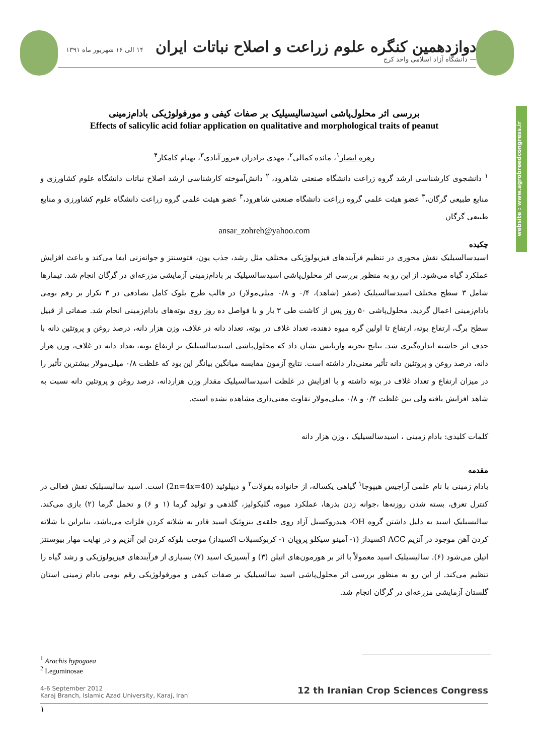دوازدهمین کنگره علوم زراعت و اصلاح نباتات ایران ۱۴ الی ۱۶ شهریور ماه ۱۳۹۱ — دانشگاه آزاد اسلامی واحد کرج
website : www.agrobreedcongress.ir
بررسی اثر محلول‌پاشی اسیدسالیسیلیک بر صفات کیفی و مورفولوژیکی بادام‌زمینی
Effects of salicylic acid foliar application on qualitative and morphological traits of peanut
زهره انصار<sup>۱</sup>، مائده کمالی<sup>۲</sup>، مهدی برادران فیروز آبادی<sup>۳</sup>، بهنام کامکار<sup>۴</sup>
<sup>۱</sup> دانشجوی کارشناسی ارشد گروه زراعت دانشگاه صنعتی شاهرود، <sup>۲</sup> دانش‌آموخته کارشناسی ارشد اصلاح نباتات دانشگاه علوم کشاورزی و منابع طبیعی گرگان،<sup>۳</sup> عضو هیئت علمی گروه زراعت دانشگاه صنعتی شاهرود،<sup>۴</sup> عضو هیئت علمی گروه زراعت دانشگاه علوم کشاورزی و منابع طبیعی گرگان
ansar_zohreh@yahoo.com
چکیده
اسیدسالسیلیک نقش محوری در تنظیم فرآیندهای فیزیولوژیکی مختلف مثل رشد، جذب یون، فتوسنتز و جوانه‌زنی ایفا می‌کند و باعث افزایش عملکرد گیاه می‌شود. از این رو به منظور بررسی اثر محلول‌پاشی اسیدسالسیلیک بر بادام‌زمینی آزمایشی مزرعه‌ای در گرگان انجام شد. تیمارها شامل ۳ سطح مختلف اسیدسالسیلیک (صفر (شاهد)، ۰/۴ و ۰/۸ میلی‌مولار) در قالب طرح بلوک کامل تصادفی در ۳ تکرار بر رقم بومی بادام‌زمینی اعمال گردید. محلول‌پاشی ۵۰ روز پس از کاشت طی ۳ بار و با فواصل ده روز روی بوته‌های بادام‌زمینی انجام شد. صفاتی از قبیل سطح برگ، ارتفاع بوته، ارتفاع تا اولین گره میوه دهنده، تعداد غلاف در بوته، تعداد دانه در غلاف، وزن هزار دانه، درصد روغن و پروتئین دانه با حذف اثر حاشیه اندازه‌گیری شد. نتایج تجزیه واریانس نشان داد که محلول‌پاشی اسیدسالسیلیک بر ارتفاع بوته، تعداد دانه در غلاف، وزن هزار دانه، درصد روغن و پروتئین دانه تأثیر معنی‌دار داشته است. نتایج آزمون مقایسه میانگین بیانگر این بود که غلظت ۰/۸ میلی‌مولار بیشترین تأثیر را در میزان ارتفاع و تعداد غلاف در بوته داشته و با افزایش در غلظت اسیدسالسیلیک مقدار وزن هزاردانه، درصد روغن و پروتئین دانه نسبت به شاهد افزایش یافته ولی بین غلظت ۰/۴ و ۰/۸ میلی‌مولار تفاوت معنی‌داری مشاهده نشده است.
کلمات کلیدی: بادام زمینی ، اسیدسالسیلیک ، وزن هزار دانه
مقدمه
بادام زمینی با نام علمی آراچیس هیپوجا<sup>۱</sup> گیاهی یکساله، از خانواده بقولات<sup>۲</sup> و دیپلوئید (2n=4x=40) است. اسید سالیسیلیک نقش فعالی در کنترل تعرق، بسته شدن روزنه‌ها ،جوانه زدن بذرها، عملکرد میوه، گلیکولیز، گلدهی و تولید گرما (۱ و ۶) و تحمل گرما (۲) بازی می‌کند. سالیسیلیک اسید به دلیل داشتن گروه OH- هیدروکسیل آزاد روی حلقه‌ی بنزوئیک اسید قادر به شلاته کردن فلزات می‌باشد، بنابراین با شلاته کردن آهن موجود در آنزیم ACC اکسیداز (۱- آمینو سیکلو پروپان ۱- کربوکسیلات اکسیداز) موجب بلوکه کردن این آنزیم و در نهایت مهار بیوسنتز اتیلن می‌شود (۶). سالیسیلیک اسید معمولاً با اثر بر هورمون‌های اتیلن (۳) و آبسیزیک اسید (۷) بسیاری از فرآیندهای فیزیولوژیکی و رشد گیاه را تنظیم می‌کند. از این رو به منظور بررسی اثر محلول‌پاشی اسید سالسیلیک بر صفات کیفی و مورفولوژیکی رقم بومی بادام زمینی استان گلستان آزمایشی مزرعه‌ای در گرگان انجام شد.
<sup>1</sup> Arachis hypogaea
<sup>2</sup> Leguminosae
4-6 September 2012
Karaj Branch, Islamic Azad University, Karaj, Iran 12 th Iranian Crop Sciences Congress
۱